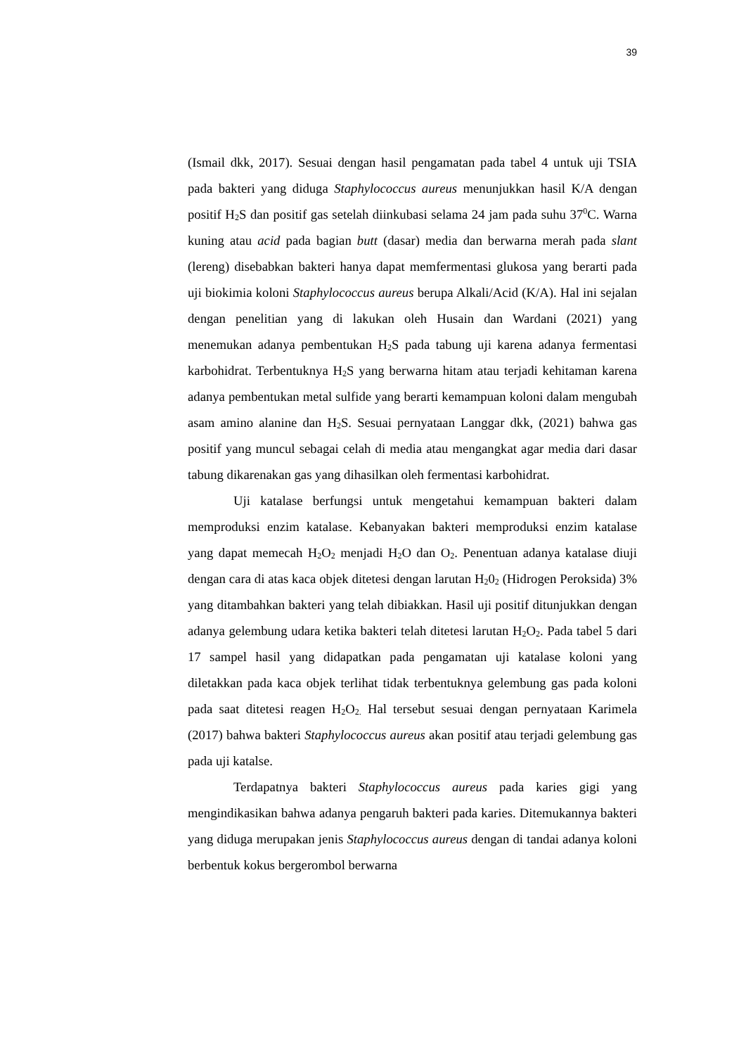39
(Ismail dkk, 2017). Sesuai dengan hasil pengamatan pada tabel 4 untuk uji TSIA pada bakteri yang diduga Staphylococcus aureus menunjukkan hasil K/A dengan positif H<sub>2</sub>S dan positif gas setelah diinkubasi selama 24 jam pada suhu 37<sup>0</sup>C. Warna kuning atau acid pada bagian butt (dasar) media dan berwarna merah pada slant (lereng) disebabkan bakteri hanya dapat memfermentasi glukosa yang berarti pada uji biokimia koloni Staphylococcus aureus berupa Alkali/Acid (K/A). Hal ini sejalan dengan penelitian yang di lakukan oleh Husain dan Wardani (2021) yang menemukan adanya pembentukan H<sub>2</sub>S pada tabung uji karena adanya fermentasi karbohidrat. Terbentuknya H<sub>2</sub>S yang berwarna hitam atau terjadi kehitaman karena adanya pembentukan metal sulfide yang berarti kemampuan koloni dalam mengubah asam amino alanine dan H<sub>2</sub>S. Sesuai pernyataan Langgar dkk, (2021) bahwa gas positif yang muncul sebagai celah di media atau mengangkat agar media dari dasar tabung dikarenakan gas yang dihasilkan oleh fermentasi karbohidrat.
Uji katalase berfungsi untuk mengetahui kemampuan bakteri dalam memproduksi enzim katalase. Kebanyakan bakteri memproduksi enzim katalase yang dapat memecah H<sub>2</sub>O<sub>2</sub> menjadi H<sub>2</sub>O dan O<sub>2</sub>. Penentuan adanya katalase diuji dengan cara di atas kaca objek ditetesi dengan larutan H<sub>2</sub>0<sub>2</sub> (Hidrogen Peroksida) 3% yang ditambahkan bakteri yang telah dibiakkan. Hasil uji positif ditunjukkan dengan adanya gelembung udara ketika bakteri telah ditetesi larutan H<sub>2</sub>O<sub>2</sub>. Pada tabel 5 dari 17 sampel hasil yang didapatkan pada pengamatan uji katalase koloni yang diletakkan pada kaca objek terlihat tidak terbentuknya gelembung gas pada koloni pada saat ditetesi reagen H<sub>2</sub>O<sub>2.</sub> Hal tersebut sesuai dengan pernyataan Karimela (2017) bahwa bakteri Staphylococcus aureus akan positif atau terjadi gelembung gas pada uji katalse.
Terdapatnya bakteri Staphylococcus aureus pada karies gigi yang mengindikasikan bahwa adanya pengaruh bakteri pada karies. Ditemukannya bakteri yang diduga merupakan jenis Staphylococcus aureus dengan di tandai adanya koloni berbentuk kokus bergerombol berwarna